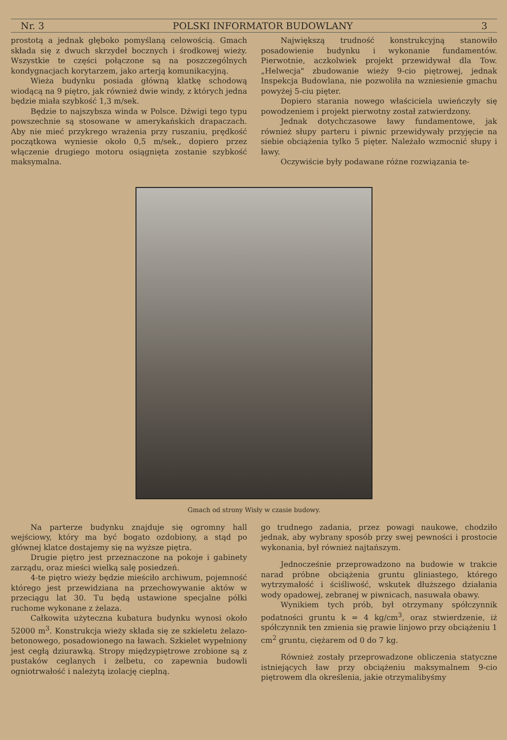Nr. 3 POLSKI INFORMATOR BUDOWLANY 3
prostotą a jednak głęboko pomyślaną celowością. Gmach składa się z dwuch skrzydeł bocznych i środkowej wieży. Wszystkie te części połączone są na poszczególnych kondygnacjach korytarzem, jako arterją komunikacyjną.
Wieża budynku posiada główną klatkę schodową wiodącą na 9 piętro, jak również dwie windy, z których jedna będzie miała szybkość 1,3 m/sek.
Będzie to najszybsza winda w Polsce. Dźwigi tego typu powszechnie są stosowane w amerykańskich drapaczach. Aby nie mieć przykrego wrażenia przy ruszaniu, prędkość początkowa wyniesie około 0,5 m/sek., dopiero przez włączenie drugiego motoru osiągnięta zostanie szybkość maksymalna.
Największą trudność konstrukcyjną stanowiło posadowienie budynku i wykonanie fundamentów. Pierwotnie, aczkolwiek projekt przewidywał dla Tow. „Helwecja" zbudowanie wieży 9-cio piętrowej, jednak Inspekcja Budowlana, nie pozwoliła na wzniesienie gmachu powyżej 5-ciu pięter.
Dopiero starania nowego właściciela uwieńczyły się powodzeniem i projekt pierwotny został zatwierdzony.
Jednak dotychczasowe ławy fundamentowe, jak również słupy parteru i piwnic przewidywały przyjęcie na siebie obciążenia tylko 5 pięter. Należało wzmocnić słupy i ławy.
Oczywiście były podawane różne rozwiązania te-
Gmach od strony Wisły w czasie budowy.
Na parterze budynku znajduje się ogromny hall wejściowy, który ma być bogato ozdobiony, a stąd po głównej klatce dostajemy się na wyższe piętra.
Drugie piętro jest przeznaczone na pokoje i gabinety zarządu, oraz mieści wielką salę posiedzeń.
4-te piętro wieży będzie mieściło archiwum, pojemność którego jest przewidziana na przechowywanie aktów w przeciągu lat 30. Tu będą ustawione specjalne półki ruchome wykonane z żelaza.
Całkowita użyteczna kubatura budynku wynosi około 52000 m<sup>3</sup>. Konstrukcja wieży składa się ze szkieletu żelazo-betonowego, posadowionego na ławach. Szkielet wypełniony jest cegłą dziurawką. Stropy międzypiętrowe zrobione są z pustaków ceglanych i żelbetu, co zapewnia budowli ogniotrwałość i należytą izolację cieplną.
go trudnego zadania, przez powagi naukowe, chodziło jednak, aby wybrany sposób przy swej pewności i prostocie wykonania, był również najtańszym.
Jednocześnie przeprowadzono na budowie w trakcie narad próbne obciążenia gruntu gliniastego, którego wytrzymałość i ściśliwość, wskutek dłuższego działania wody opadowej, zebranej w piwnicach, nasuwała obawy.
Wynikiem tych prób, był otrzymany spółczynnik podatności gruntu k = 4 kg/cm<sup>3</sup>, oraz stwierdzenie, iż spółczynnik ten zmienia się prawie linjowo przy obciążeniu 1 cm<sup>2</sup> gruntu, ciężarem od 0 do 7 kg.
Również zostały przeprowadzone obliczenia statyczne istniejących ław przy obciążeniu maksymalnem 9-cio piętrowem dla określenia, jakie otrzymalibyśmy